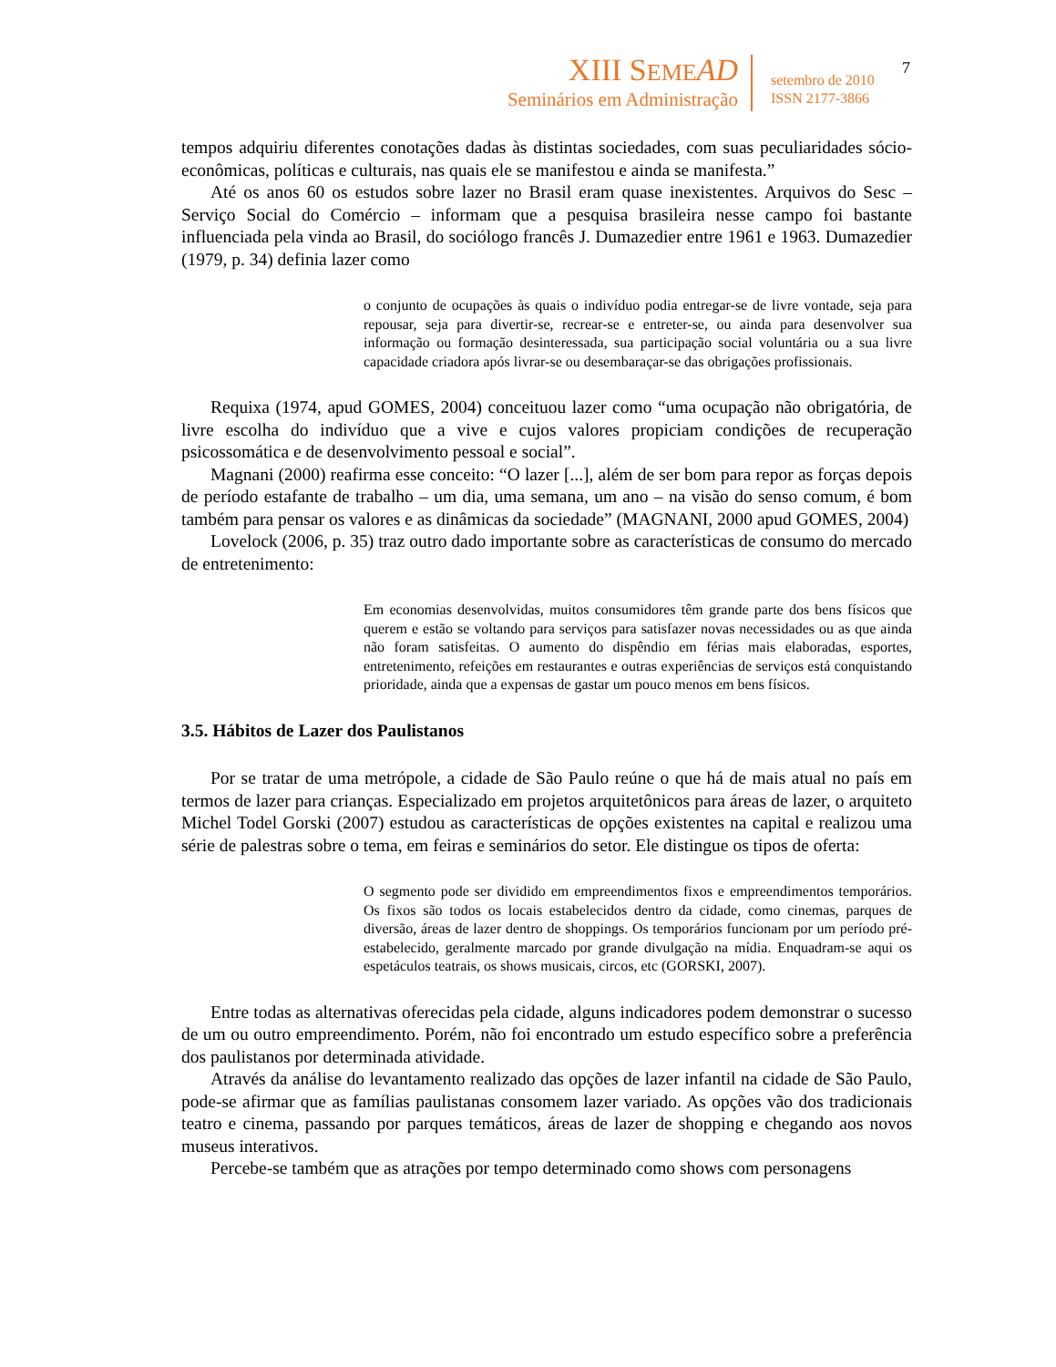XIII SEME AD
Seminários em Administração
setembro de 2010
ISSN 2177-3866
7
tempos adquiriu diferentes conotações dadas às distintas sociedades, com suas peculiaridades sócio-econômicas, políticas e culturais, nas quais ele se manifestou e ainda se manifesta.”
Até os anos 60 os estudos sobre lazer no Brasil eram quase inexistentes. Arquivos do Sesc – Serviço Social do Comércio – informam que a pesquisa brasileira nesse campo foi bastante influenciada pela vinda ao Brasil, do sociólogo francês J. Dumazedier entre 1961 e 1963. Dumazedier (1979, p. 34) definia lazer como
o conjunto de ocupações às quais o indivíduo podia entregar-se de livre vontade, seja para repousar, seja para divertir-se, recrear-se e entreter-se, ou ainda para desenvolver sua informação ou formação desinteressada, sua participação social voluntária ou a sua livre capacidade criadora após livrar-se ou desembaraçar-se das obrigações profissionais.
Requixa (1974, apud GOMES, 2004) conceituou lazer como “uma ocupação não obrigatória, de livre escolha do indivíduo que a vive e cujos valores propiciam condições de recuperação psicossomática e de desenvolvimento pessoal e social”.
Magnani (2000) reafirma esse conceito: “O lazer [...], além de ser bom para repor as forças depois de período estafante de trabalho – um dia, uma semana, um ano – na visão do senso comum, é bom também para pensar os valores e as dinâmicas da sociedade” (MAGNANI, 2000 apud GOMES, 2004)
Lovelock (2006, p. 35) traz outro dado importante sobre as características de consumo do mercado de entretenimento:
Em economias desenvolvidas, muitos consumidores têm grande parte dos bens físicos que querem e estão se voltando para serviços para satisfazer novas necessidades ou as que ainda não foram satisfeitas. O aumento do dispêndio em férias mais elaboradas, esportes, entretenimento, refeições em restaurantes e outras experiências de serviços está conquistando prioridade, ainda que a expensas de gastar um pouco menos em bens físicos.
3.5. Hábitos de Lazer dos Paulistanos
Por se tratar de uma metrópole, a cidade de São Paulo reúne o que há de mais atual no país em termos de lazer para crianças. Especializado em projetos arquitetônicos para áreas de lazer, o arquiteto Michel Todel Gorski (2007) estudou as características de opções existentes na capital e realizou uma série de palestras sobre o tema, em feiras e seminários do setor. Ele distingue os tipos de oferta:
O segmento pode ser dividido em empreendimentos fixos e empreendimentos temporários. Os fixos são todos os locais estabelecidos dentro da cidade, como cinemas, parques de diversão, áreas de lazer dentro de shoppings. Os temporários funcionam por um período pré-estabelecido, geralmente marcado por grande divulgação na mídia. Enquadram-se aqui os espetáculos teatrais, os shows musicais, circos, etc (GORSKI, 2007).
Entre todas as alternativas oferecidas pela cidade, alguns indicadores podem demonstrar o sucesso de um ou outro empreendimento. Porém, não foi encontrado um estudo específico sobre a preferência dos paulistanos por determinada atividade.
Através da análise do levantamento realizado das opções de lazer infantil na cidade de São Paulo, pode-se afirmar que as famílias paulistanas consomem lazer variado. As opções vão dos tradicionais teatro e cinema, passando por parques temáticos, áreas de lazer de shopping e chegando aos novos museus interativos.
Percebe-se também que as atrações por tempo determinado como shows com personagens